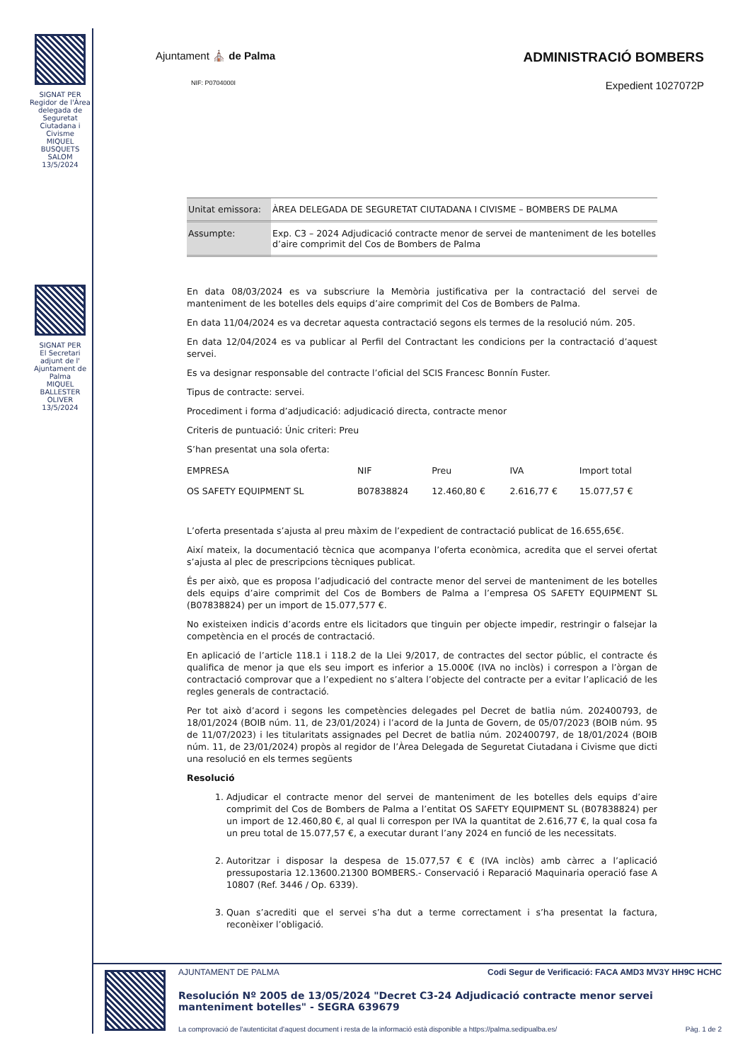SIGNAT PER
Regidor de l'Àrea delegada de Seguretat Ciutadana i Civisme
MIQUEL BUSQUETS SALOM
13/5/2024
SIGNAT PER
El Secretari adjunt de l' Ajuntament de Palma
MIQUEL BALLESTER OLIVER
13/5/2024
Ajuntament ⛪ de Palma
ADMINISTRACIÓ BOMBERS
NIF: P0704000I
Expedient 1027072P
| Unitat emissora: | ÀREA DELEGADA DE SEGURETAT CIUTADANA I CIVISME – BOMBERS DE PALMA |
| Assumpte: | Exp. C3 – 2024 Adjudicació contracte menor de servei de manteniment de les botelles d’aire comprimit del Cos de Bombers de Palma |
En data 08/03/2024 es va subscriure la Memòria justificativa per la contractació del servei de manteniment de les botelles dels equips d’aire comprimit del Cos de Bombers de Palma.
En data 11/04/2024 es va decretar aquesta contractació segons els termes de la resolució núm. 205.
En data 12/04/2024 es va publicar al Perfil del Contractant les condicions per la contractació d’aquest servei.
Es va designar responsable del contracte l’oficial del SCIS Francesc Bonnín Fuster.
Tipus de contracte: servei.
Procediment i forma d’adjudicació: adjudicació directa, contracte menor
Criteris de puntuació: Únic criteri: Preu
S’han presentat una sola oferta:
| EMPRESA | NIF | Preu | IVA | Import total |
| --- | --- | --- | --- | --- |
| OS SAFETY EQUIPMENT SL | B07838824 | 12.460,80 € | 2.616,77 € | 15.077,57 € |
L’oferta presentada s’ajusta al preu màxim de l’expedient de contractació publicat de 16.655,65€.
Així mateix, la documentació tècnica que acompanya l’oferta econòmica, acredita que el servei ofertat s’ajusta al plec de prescripcions tècniques publicat.
És per això, que es proposa l’adjudicació del contracte menor del servei de manteniment de les botelles dels equips d’aire comprimit del Cos de Bombers de Palma a l’empresa OS SAFETY EQUIPMENT SL (B07838824) per un import de 15.077,577 €.
No existeixen indicis d’acords entre els licitadors que tinguin per objecte impedir, restringir o falsejar la competència en el procés de contractació.
En aplicació de l’article 118.1 i 118.2 de la Llei 9/2017, de contractes del sector públic, el contracte és qualifica de menor ja que els seu import es inferior a 15.000€ (IVA no inclòs) i correspon a l’òrgan de contractació comprovar que a l’expedient no s’altera l’objecte del contracte per a evitar l’aplicació de les regles generals de contractació.
Per tot això d’acord i segons les competències delegades pel Decret de batlia núm. 202400793, de 18/01/2024 (BOIB núm. 11, de 23/01/2024) i l’acord de la Junta de Govern, de 05/07/2023 (BOIB núm. 95 de 11/07/2023) i les titularitats assignades pel Decret de batlia núm. 202400797, de 18/01/2024 (BOIB núm. 11, de 23/01/2024) propòs al regidor de l’Àrea Delegada de Seguretat Ciutadana i Civisme que dicti una resolució en els termes següents
Resolució
1. Adjudicar el contracte menor del servei de manteniment de les botelles dels equips d’aire comprimit del Cos de Bombers de Palma a l’entitat OS SAFETY EQUIPMENT SL (B07838824) per un import de 12.460,80 €, al qual li correspon per IVA la quantitat de 2.616,77 €, la qual cosa fa un preu total de 15.077,57 €, a executar durant l’any 2024 en funció de les necessitats.
2. Autoritzar i disposar la despesa de 15.077,57 € € (IVA inclòs) amb càrrec a l’aplicació pressupostaria 12.13600.21300 BOMBERS.- Conservació i Reparació Maquinaria operació fase A 10807 (Ref. 3446 / Op. 6339).
3. Quan s’acrediti que el servei s’ha dut a terme correctament i s’ha presentat la factura, reconèixer l’obligació.
AJUNTAMENT DE PALMA Codi Segur de Verificació: FACA AMD3 MV3Y HH9C HCHC
Resolución Nº 2005 de 13/05/2024 "Decret C3-24 Adjudicació contracte menor servei manteniment botelles" - SEGRA 639679
La comprovació de l'autenticitat d'aquest document i resta de la informació està disponible a https://palma.sedipualba.es/ Pàg. 1 de 2